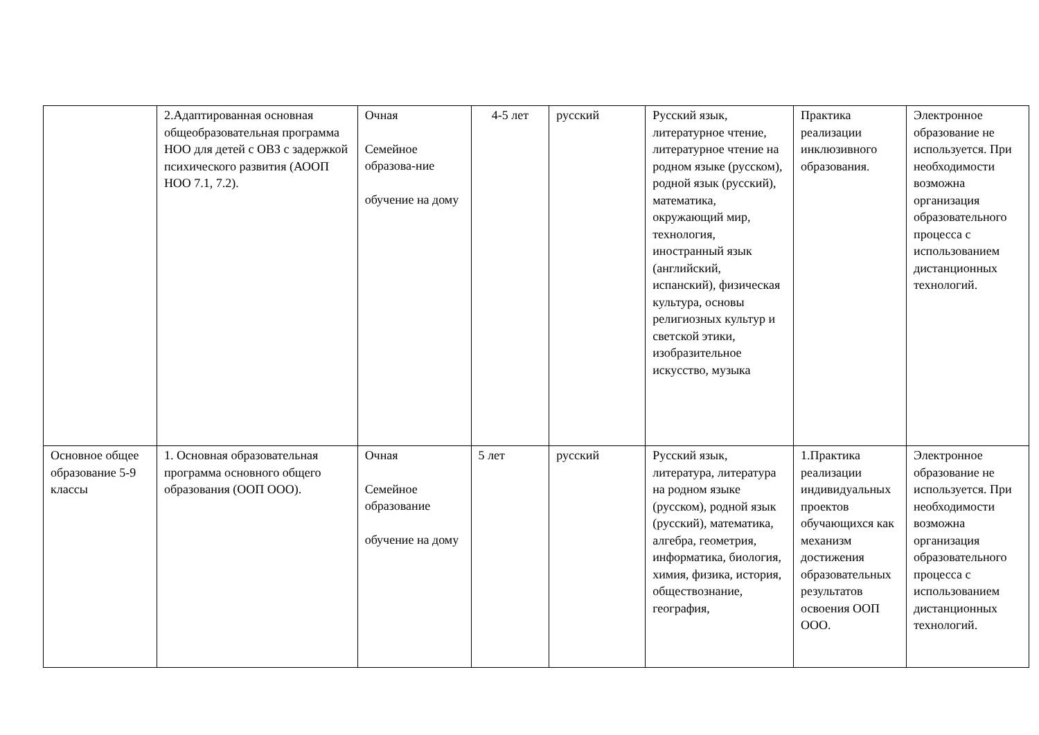| | 2.Адаптированная основная общеобразовательная программа НОО для детей с ОВЗ с задержкой психического развития (АООП НОО 7.1, 7.2). | Очная Семейное образова-ние обучение на дому | 4-5 лет | русский | Русский язык, литературное чтение, литературное чтение на родном языке (русском), родной язык (русский), математика, окружающий мир, технология, иностранный язык (английский, испанский), физическая культура, основы религиозных культур и светской этики, изобразительное искусство, музыка | Практика реализации инклюзивного образования. | Электронное образование не используется. При необходимости возможна организация образовательного процесса с использованием дистанционных технологий. |
| Основное общее образование 5-9 классы | 1. Основная образовательная программа основного общего образования (ООП ООО). | Очная Семейное образование обучение на дому | 5 лет | русский | Русский язык, литература, литература на родном языке (русском), родной язык (русский), математика, алгебра, геометрия, информатика, биология, химия, физика, история, обществознание, география, | 1.Практика реализации индивидуальных проектов обучающихся как механизм достижения образовательных результатов освоения ООП ООО. | Электронное образование не используется. При необходимости возможна организация образовательного процесса с использованием дистанционных технологий. |